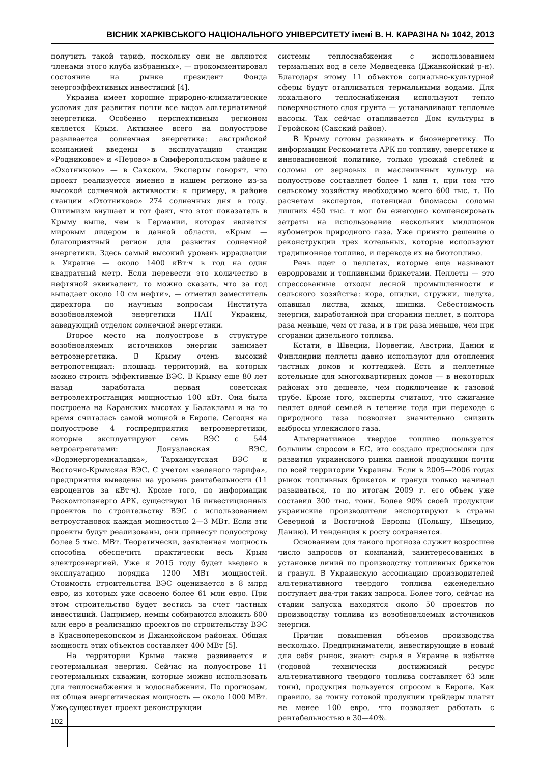ВІСНИК ХАРКІВСЬКОГО НАЦІОНАЛЬНОГО УНІВЕРСИТЕТУ імені В. Н. КАРАЗІНА № 1042, 2013
получить такой тариф, поскольку они не являются членами этого клуба избранных», — прокомментировал состояние на рынке президент Фонда энергоэффективных инвестиций [4].
Украина имеет хорошие природно-климатические условия для развития почти все видов альтернативной энергетики. Особенно перспективным регионом является Крым. Активнее всего на полуострове развивается солнечная энергетика: австрийской компанией введены в эксплуатацию станции «Родниковое» и «Перово» в Симферопольском районе и «Охотниково» — в Сакском. Эксперты говорят, что проект реализуется именно в нашем регионе из-за высокой солнечной активности: к примеру, в районе станции «Охотниково» 274 солнечных дня в году. Оптимизм внушает и тот факт, что этот показатель в Крыму выше, чем в Германии, которая является мировым лидером в данной области. «Крым — благоприятный регион для развития солнечной энергетики. Здесь самый высокий уровень иррадиации в Украине — около 1400 кВт·ч в год на один квадратный метр. Если перевести это количество в нефтяной эквивалент, то можно сказать, что за год выпадает около 10 см нефти», — отметил заместитель директора по научным вопросам Института возобновляемой энергетики НАН Украины, заведующий отделом солнечной энергетики.
Второе место на полуострове в структуре возобновляемых источников энергии занимает ветроэнергетика. В Крыму очень высокий ветропотенциал: площадь территорий, на которых можно строить эффективные ВЭС. В Крыму еще 80 лет назад заработала первая советская ветроэлектростанция мощностью 100 кВт. Она была построена на Каранских высотах у Балаклавы и на то время считалась самой мощной в Европе. Сегодня на полуострове 4 госпредприятия ветроэнергетики, которые эксплуатируют семь ВЭС с 544 ветроагрегатами: Донузлавская ВЭС, «Водэнергоремналадка», Тарханкутская ВЭС и Восточно-Крымская ВЭС. С учетом «зеленого тарифа», предприятия выведены на уровень рентабельности (11 евроцентов за кВт·ч). Кроме того, по информации Рескомтопэнерго АРК, существуют 16 инвестиционных проектов по строительству ВЭС с использованием ветроустановок каждая мощностью 2—3 МВт. Если эти проекты будут реализованы, они принесут полуострову более 5 тыс. МВт. Теоретически, заявленная мощность способна обеспечить практически весь Крым электроэнергией. Уже к 2015 году будет введено в эксплуатацию порядка 1200 МВт мощностей. Стоимость строительства ВЭС оценивается в 8 млрд евро, из которых уже освоено более 61 млн евро. При этом строительство будет вестись за счет частных инвестиций. Например, немцы собираются вложить 600 млн евро в реализацию проектов по строительству ВЭС в Красноперекопском и Джанкойском районах. Общая мощность этих объектов составляет 400 МВт [5].
На территории Крыма также развивается и геотермальная энергия. Сейчас на полуострове 11 геотермальных скважин, которые можно использовать для теплоснабжения и водоснабжения. По прогнозам, их общая энергетическая мощность — около 1000 МВт. Уже существует проект реконструкции
системы теплоснабжения с использованием термальных вод в селе Медведевка (Джанкойский р-н). Благодаря этому 11 объектов социально-культурной сферы будут отапливаться термальными водами. Для локального теплоснабжения используют тепло поверхностного слоя грунта — устанавливают тепловые насосы. Так сейчас отапливается Дом культуры в Геройском (Сакский район).
В Крыму готовы развивать и биоэнергетику. По информации Рескомитета АРК по топливу, энергетике и инновационной политике, только урожай стеблей и соломы от зерновых и масленичных культур на полуострове составляет более 1 млн т, при том что сельскому хозяйству необходимо всего 600 тыс. т. По расчетам экспертов, потенциал биомассы соломы лишних 450 тыс. т мог бы ежегодно компенсировать затраты на использование нескольких миллионов кубометров природного газа. Уже принято решение о реконструкции трех котельных, которые используют традиционное топливо, и переводе их на биотопливо.
Речь идет о пеллетах, которые еще называют евродровами и топливными брикетами. Пеллеты — это спрессованные отходы лесной промышленности и сельского хозяйства: кора, опилки, стружки, шелуха, опавшая листва, жмых, шишки. Себестоимость энергии, выработанной при сгорании пеллет, в полтора раза меньше, чем от газа, и в три раза меньше, чем при сгорании дизельного топлива.
Кстати, в Швеции, Норвегии, Австрии, Дании и Финляндии пеллеты давно используют для отопления частных домов и коттеджей. Есть и пеллетные котельные для многоквартирных домов — в некоторых районах это дешевле, чем подключение к газовой трубе. Кроме того, эксперты считают, что сжигание пеллет одной семьей в течение года при переходе с природного газа позволяет значительно снизить выбросы углекислого газа.
Альтернативное твердое топливо пользуется большим спросом в ЕС, это создало предпосылки для развития украинского рынка данной продукции почти по всей территории Украины. Если в 2005—2006 годах рынок топливных брикетов и гранул только начинал развиваться, то по итогам 2009 г. его объем уже составил 300 тыс. тонн. Более 90% своей продукции украинские производители экспортируют в страны Северной и Восточной Европы (Польшу, Швецию, Данию). И тенденция к росту сохраняется.
Основанием для такого прогноза служит возросшее число запросов от компаний, заинтересованных в установке линий по производству топливных брикетов и гранул. В Украинскую ассоциацию производителей альтернативного твердого топлива еженедельно поступает два-три таких запроса. Более того, сейчас на стадии запуска находятся около 50 проектов по производству топлива из возобновляемых источников энергии.
Причин повышения объемов производства несколько. Предприниматели, инвестирующие в новый для себя рынок, знают: сырья в Украине в избытке (годовой технически достижимый ресурс альтернативного твердого топлива составляет 63 млн тонн), продукция пользуется спросом в Европе. Как правило, за тонну готовой продукции трейдеры платят не менее 100 евро, что позволяет работать с рентабельностью в 30—40%.
102